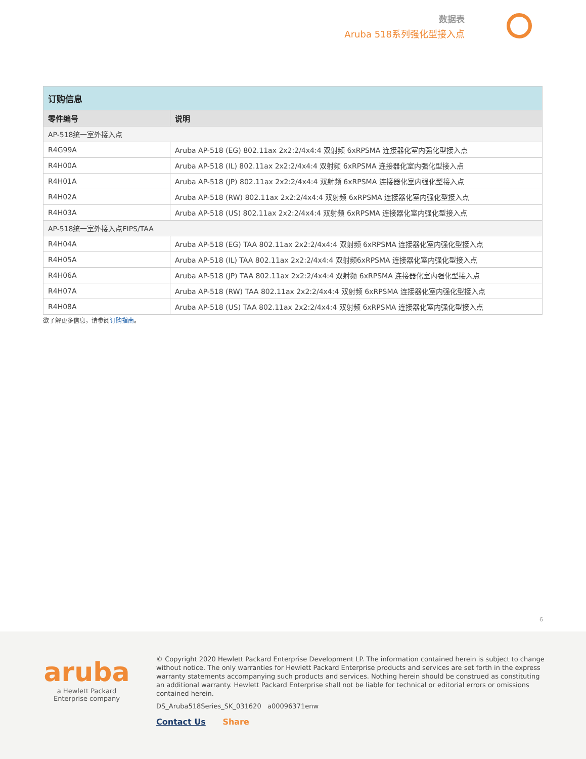数据表
Aruba 518系列强化型接入点
| 订购信息 | |
| 零件编号 | 说明 |
| AP-518统一室外接入点 | |
| R4G99A | Aruba AP-518 (EG) 802.11ax 2x2:2/4x4:4 双射频 6xRPSMA 连接器化室内强化型接入点 |
| R4H00A | Aruba AP-518 (IL) 802.11ax 2x2:2/4x4:4 双射频 6xRPSMA 连接器化室内强化型接入点 |
| R4H01A | Aruba AP-518 (JP) 802.11ax 2x2:2/4x4:4 双射频 6xRPSMA 连接器化室内强化型接入点 |
| R4H02A | Aruba AP-518 (RW) 802.11ax 2x2:2/4x4:4 双射频 6xRPSMA 连接器化室内强化型接入点 |
| R4H03A | Aruba AP-518 (US) 802.11ax 2x2:2/4x4:4 双射频 6xRPSMA 连接器化室内强化型接入点 |
| AP-518统一室外接入点FIPS/TAA | |
| R4H04A | Aruba AP-518 (EG) TAA 802.11ax 2x2:2/4x4:4 双射频 6xRPSMA 连接器化室内强化型接入点 |
| R4H05A | Aruba AP-518 (IL) TAA 802.11ax 2x2:2/4x4:4 双射频6xRPSMA 连接器化室内强化型接入点 |
| R4H06A | Aruba AP-518 (JP) TAA 802.11ax 2x2:2/4x4:4 双射频 6xRPSMA 连接器化室内强化型接入点 |
| R4H07A | Aruba AP-518 (RW) TAA 802.11ax 2x2:2/4x4:4 双射频 6xRPSMA 连接器化室内强化型接入点 |
| R4H08A | Aruba AP-518 (US) TAA 802.11ax 2x2:2/4x4:4 双射频 6xRPSMA 连接器化室内强化型接入点 |
欲了解更多信息，请参阅订购指南。
6
aruba
a Hewlett Packard
Enterprise company
© Copyright 2020 Hewlett Packard Enterprise Development LP. The information contained herein is subject to change without notice. The only warranties for Hewlett Packard Enterprise products and services are set forth in the express warranty statements accompanying such products and services. Nothing herein should be construed as constituting an additional warranty. Hewlett Packard Enterprise shall not be liable for technical or editorial errors or omissions contained herein.
DS_Aruba518Series_SK_031620 a00096371enw
Contact Us Share